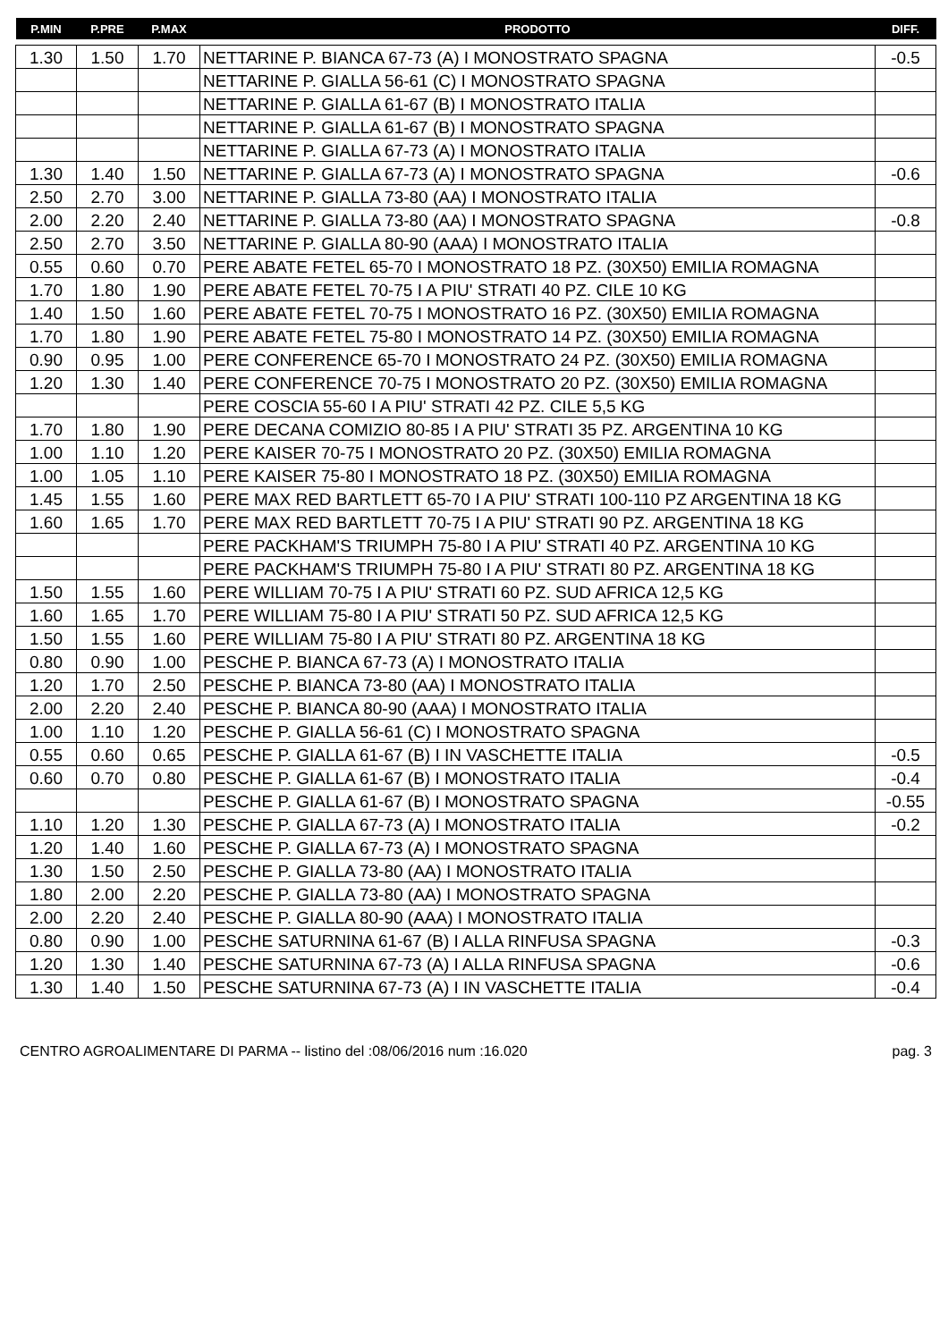| P.MIN | P.PRE | P.MAX | PRODOTTO | DIFF. |
| --- | --- | --- | --- | --- |
| 1.30 | 1.50 | 1.70 | NETTARINE P. BIANCA 67-73 (A) I MONOSTRATO SPAGNA | -0.5 |
| | | | NETTARINE P. GIALLA 56-61 (C) I MONOSTRATO SPAGNA | |
| | | | NETTARINE P. GIALLA 61-67 (B) I MONOSTRATO ITALIA | |
| | | | NETTARINE P. GIALLA 61-67 (B) I MONOSTRATO SPAGNA | |
| | | | NETTARINE P. GIALLA 67-73 (A) I MONOSTRATO ITALIA | |
| 1.30 | 1.40 | 1.50 | NETTARINE P. GIALLA 67-73 (A) I MONOSTRATO SPAGNA | -0.6 |
| 2.50 | 2.70 | 3.00 | NETTARINE P. GIALLA 73-80 (AA) I MONOSTRATO ITALIA | |
| 2.00 | 2.20 | 2.40 | NETTARINE P. GIALLA 73-80 (AA) I MONOSTRATO SPAGNA | -0.8 |
| 2.50 | 2.70 | 3.50 | NETTARINE P. GIALLA 80-90 (AAA) I MONOSTRATO ITALIA | |
| 0.55 | 0.60 | 0.70 | PERE ABATE FETEL 65-70 I MONOSTRATO 18 PZ. (30X50) EMILIA ROMAGNA | |
| 1.70 | 1.80 | 1.90 | PERE ABATE FETEL 70-75 I A PIU' STRATI 40 PZ. CILE 10 KG | |
| 1.40 | 1.50 | 1.60 | PERE ABATE FETEL 70-75 I MONOSTRATO 16 PZ. (30X50) EMILIA ROMAGNA | |
| 1.70 | 1.80 | 1.90 | PERE ABATE FETEL 75-80 I MONOSTRATO 14 PZ. (30X50) EMILIA ROMAGNA | |
| 0.90 | 0.95 | 1.00 | PERE CONFERENCE 65-70 I MONOSTRATO 24 PZ. (30X50) EMILIA ROMAGNA | |
| 1.20 | 1.30 | 1.40 | PERE CONFERENCE 70-75 I MONOSTRATO 20 PZ. (30X50) EMILIA ROMAGNA | |
| | | | PERE COSCIA 55-60 I A PIU' STRATI 42 PZ. CILE 5,5 KG | |
| 1.70 | 1.80 | 1.90 | PERE DECANA COMIZIO 80-85 I A PIU' STRATI 35 PZ. ARGENTINA 10 KG | |
| 1.00 | 1.10 | 1.20 | PERE KAISER 70-75 I MONOSTRATO 20 PZ. (30X50) EMILIA ROMAGNA | |
| 1.00 | 1.05 | 1.10 | PERE KAISER 75-80 I MONOSTRATO 18 PZ. (30X50) EMILIA ROMAGNA | |
| 1.45 | 1.55 | 1.60 | PERE MAX RED BARTLETT 65-70 I A PIU' STRATI 100-110 PZ ARGENTINA 18 KG | |
| 1.60 | 1.65 | 1.70 | PERE MAX RED BARTLETT 70-75 I A PIU' STRATI 90 PZ. ARGENTINA 18 KG | |
| | | | PERE PACKHAM'S TRIUMPH 75-80 I A PIU' STRATI 40 PZ. ARGENTINA 10 KG | |
| | | | PERE PACKHAM'S TRIUMPH 75-80 I A PIU' STRATI 80 PZ. ARGENTINA 18 KG | |
| 1.50 | 1.55 | 1.60 | PERE WILLIAM 70-75 I A PIU' STRATI 60 PZ. SUD AFRICA 12,5 KG | |
| 1.60 | 1.65 | 1.70 | PERE WILLIAM 75-80 I A PIU' STRATI 50 PZ. SUD AFRICA 12,5 KG | |
| 1.50 | 1.55 | 1.60 | PERE WILLIAM 75-80 I A PIU' STRATI 80 PZ. ARGENTINA 18 KG | |
| 0.80 | 0.90 | 1.00 | PESCHE P. BIANCA 67-73 (A) I MONOSTRATO ITALIA | |
| 1.20 | 1.70 | 2.50 | PESCHE P. BIANCA 73-80 (AA) I MONOSTRATO ITALIA | |
| 2.00 | 2.20 | 2.40 | PESCHE P. BIANCA 80-90 (AAA) I MONOSTRATO ITALIA | |
| 1.00 | 1.10 | 1.20 | PESCHE P. GIALLA 56-61 (C) I MONOSTRATO SPAGNA | |
| 0.55 | 0.60 | 0.65 | PESCHE P. GIALLA 61-67 (B) I IN VASCHETTE ITALIA | -0.5 |
| 0.60 | 0.70 | 0.80 | PESCHE P. GIALLA 61-67 (B) I MONOSTRATO ITALIA | -0.4 |
| | | | PESCHE P. GIALLA 61-67 (B) I MONOSTRATO SPAGNA | -0.55 |
| 1.10 | 1.20 | 1.30 | PESCHE P. GIALLA 67-73 (A) I MONOSTRATO ITALIA | -0.2 |
| 1.20 | 1.40 | 1.60 | PESCHE P. GIALLA 67-73 (A) I MONOSTRATO SPAGNA | |
| 1.30 | 1.50 | 2.50 | PESCHE P. GIALLA 73-80 (AA) I MONOSTRATO ITALIA | |
| 1.80 | 2.00 | 2.20 | PESCHE P. GIALLA 73-80 (AA) I MONOSTRATO SPAGNA | |
| 2.00 | 2.20 | 2.40 | PESCHE P. GIALLA 80-90 (AAA) I MONOSTRATO ITALIA | |
| 0.80 | 0.90 | 1.00 | PESCHE SATURNINA 61-67 (B) I ALLA RINFUSA SPAGNA | -0.3 |
| 1.20 | 1.30 | 1.40 | PESCHE SATURNINA 67-73 (A) I ALLA RINFUSA SPAGNA | -0.6 |
| 1.30 | 1.40 | 1.50 | PESCHE SATURNINA 67-73 (A) I IN VASCHETTE ITALIA | -0.4 |
CENTRO AGROALIMENTARE DI PARMA -- listino del :08/06/2016 num :16.020 pag. 3